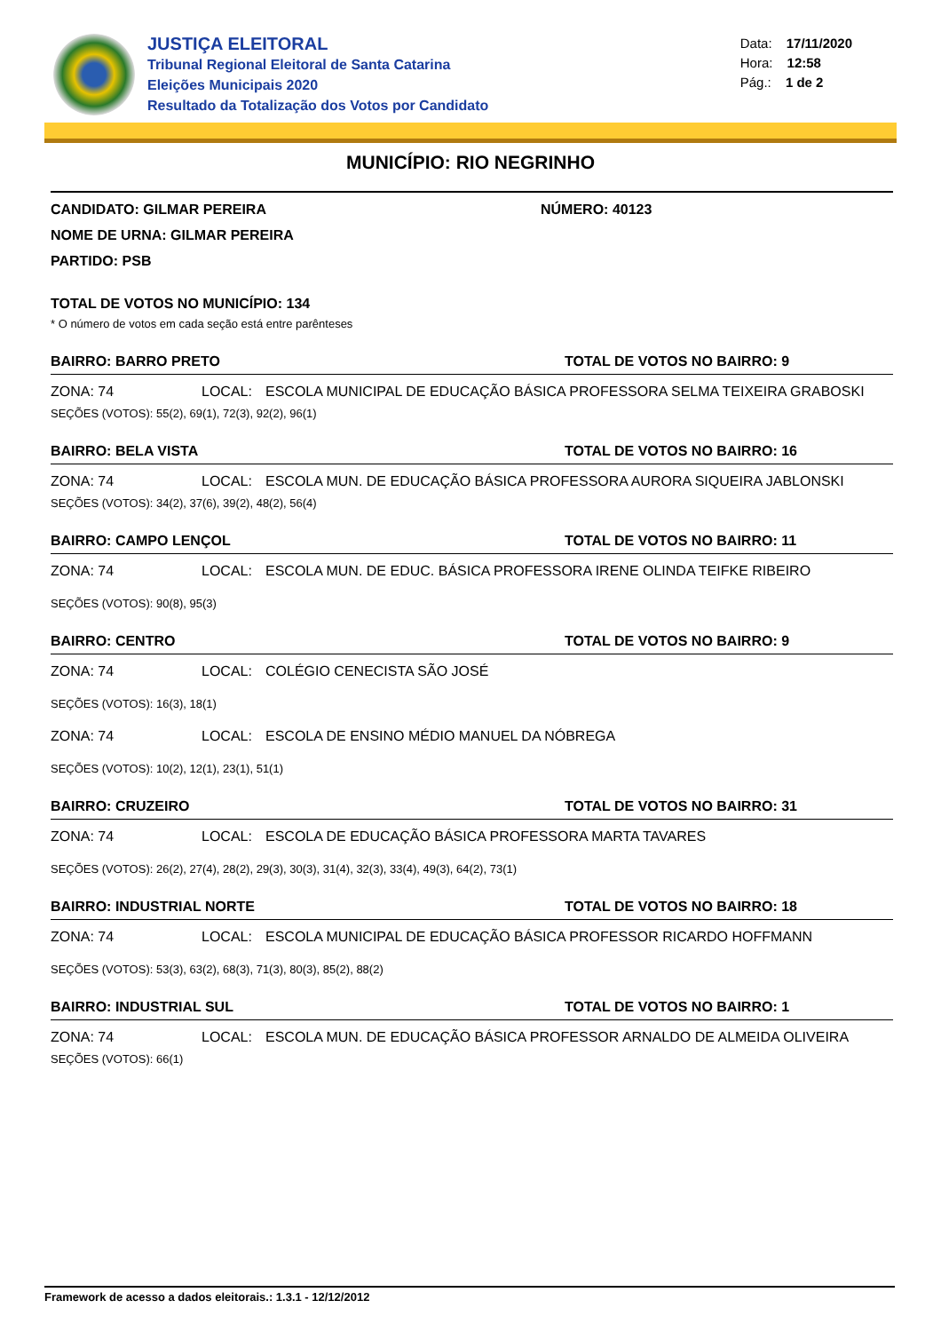JUSTIÇA ELEITORAL
Tribunal Regional Eleitoral de Santa Catarina
Eleições Municipais 2020
Resultado da Totalização dos Votos por Candidato
Data: 17/11/2020
Hora: 12:58
Pág.: 1 de 2
MUNICÍPIO: RIO NEGRINHO
CANDIDATO: GILMAR PEREIRA NÚMERO: 40123
NOME DE URNA: GILMAR PEREIRA
PARTIDO: PSB
TOTAL DE VOTOS NO MUNICÍPIO: 134
* O número de votos em cada seção está entre parênteses
BAIRRO: BARRO PRETO TOTAL DE VOTOS NO BAIRRO: 9
ZONA: 74 LOCAL: ESCOLA MUNICIPAL DE EDUCAÇÃO BÁSICA PROFESSORA SELMA TEIXEIRA GRABOSKI
SEÇÕES (VOTOS): 55(2), 69(1), 72(3), 92(2), 96(1)
BAIRRO: BELA VISTA TOTAL DE VOTOS NO BAIRRO: 16
ZONA: 74 LOCAL: ESCOLA MUN. DE EDUCAÇÃO BÁSICA PROFESSORA AURORA SIQUEIRA JABLONSKI
SEÇÕES (VOTOS): 34(2), 37(6), 39(2), 48(2), 56(4)
BAIRRO: CAMPO LENÇOL TOTAL DE VOTOS NO BAIRRO: 11
ZONA: 74 LOCAL: ESCOLA MUN. DE EDUC. BÁSICA PROFESSORA IRENE OLINDA TEIFKE RIBEIRO
SEÇÕES (VOTOS): 90(8), 95(3)
BAIRRO: CENTRO TOTAL DE VOTOS NO BAIRRO: 9
ZONA: 74 LOCAL: COLÉGIO CENECISTA SÃO JOSÉ
SEÇÕES (VOTOS): 16(3), 18(1)
ZONA: 74 LOCAL: ESCOLA DE ENSINO MÉDIO MANUEL DA NÓBREGA
SEÇÕES (VOTOS): 10(2), 12(1), 23(1), 51(1)
BAIRRO: CRUZEIRO TOTAL DE VOTOS NO BAIRRO: 31
ZONA: 74 LOCAL: ESCOLA DE EDUCAÇÃO BÁSICA PROFESSORA MARTA TAVARES
SEÇÕES (VOTOS): 26(2), 27(4), 28(2), 29(3), 30(3), 31(4), 32(3), 33(4), 49(3), 64(2), 73(1)
BAIRRO: INDUSTRIAL NORTE TOTAL DE VOTOS NO BAIRRO: 18
ZONA: 74 LOCAL: ESCOLA MUNICIPAL DE EDUCAÇÃO BÁSICA PROFESSOR RICARDO HOFFMANN
SEÇÕES (VOTOS): 53(3), 63(2), 68(3), 71(3), 80(3), 85(2), 88(2)
BAIRRO: INDUSTRIAL SUL TOTAL DE VOTOS NO BAIRRO: 1
ZONA: 74 LOCAL: ESCOLA MUN. DE EDUCAÇÃO BÁSICA PROFESSOR ARNALDO DE ALMEIDA OLIVEIRA
SEÇÕES (VOTOS): 66(1)
Framework de acesso a dados eleitorais.: 1.3.1 - 12/12/2012